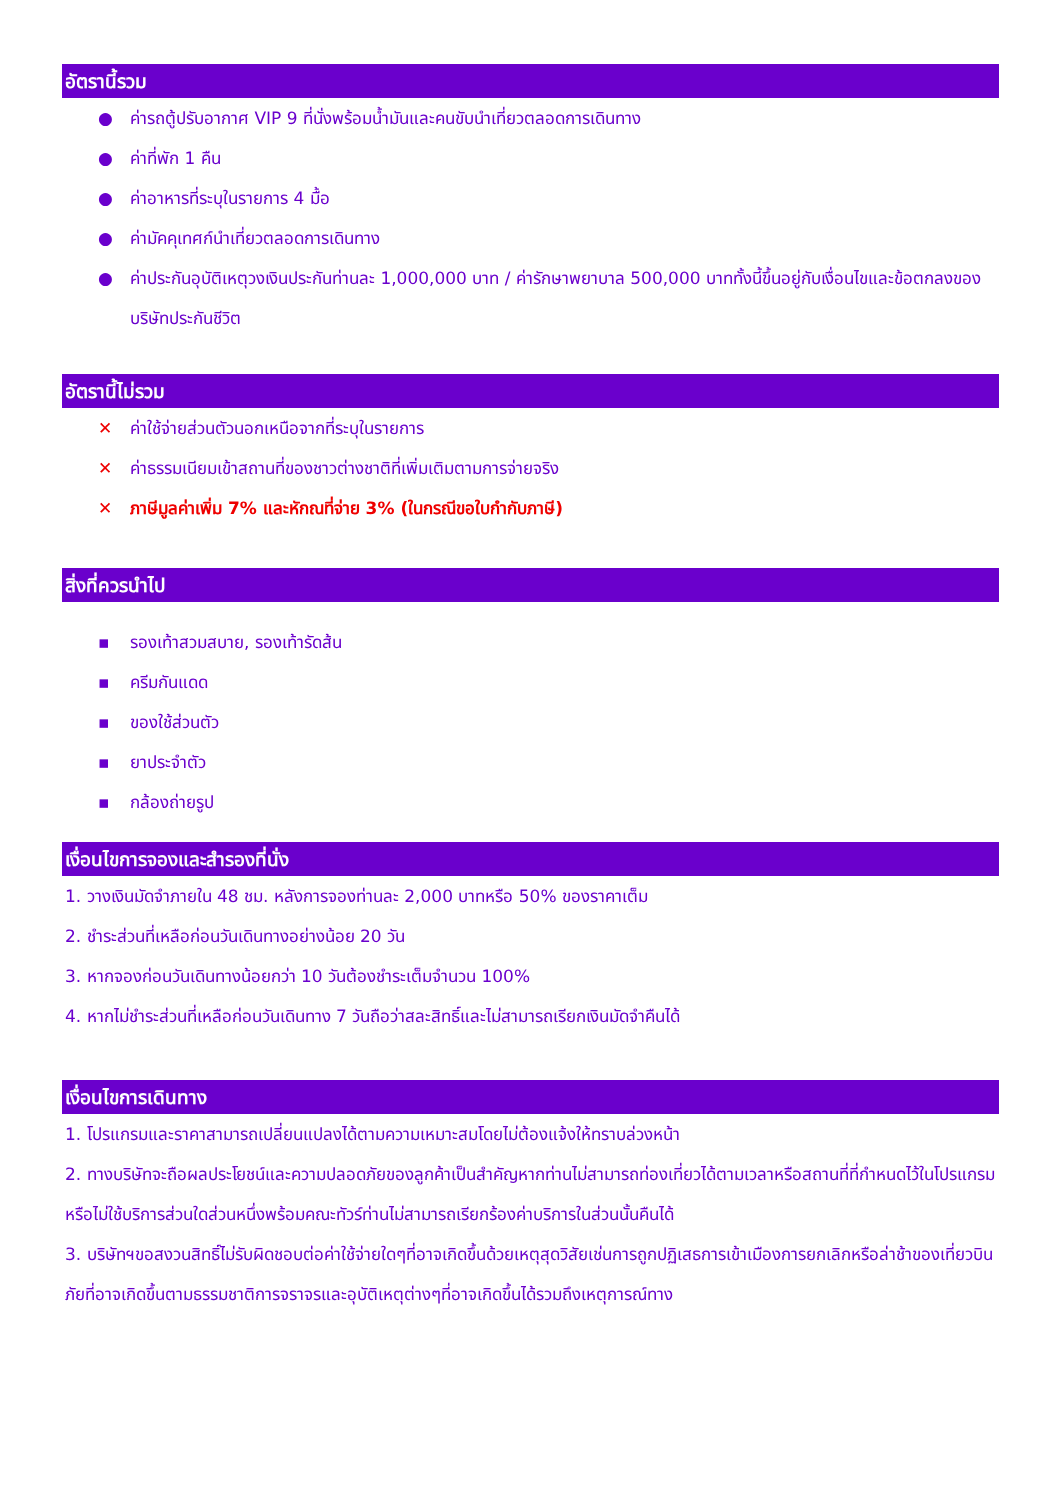อัตรานี้รวม
● ค่ารถตู้ปรับอากาศ VIP 9 ที่นั่งพร้อมน้ำมันและคนขับนำเที่ยวตลอดการเดินทาง
● ค่าที่พัก 1 คืน
● ค่าอาหารที่ระบุในรายการ 4 มื้อ
● ค่ามัคคุเทศก์นำเที่ยวตลอดการเดินทาง
● ค่าประกันอุบัติเหตุวงเงินประกันท่านละ 1,000,000 บาท / ค่ารักษาพยาบาล 500,000 บาททั้งนี้ขึ้นอยู่กับเงื่อนไขและข้อตกลงของบริษัทประกันชีวิต
อัตรานี้ไม่รวม
✕ ค่าใช้จ่ายส่วนตัวนอกเหนือจากที่ระบุในรายการ
✕ ค่าธรรมเนียมเข้าสถานที่ของชาวต่างชาติที่เพิ่มเติมตามการจ่ายจริง
✕ ภาษีมูลค่าเพิ่ม 7% และหักณที่จ่าย 3% (ในกรณีขอใบกำกับภาษี)
สิ่งที่ควรนำไป
▪ รองเท้าสวมสบาย, รองเท้ารัดส้น
▪ ครีมกันแดด
▪ ของใช้ส่วนตัว
▪ ยาประจำตัว
▪ กล้องถ่ายรูป
เงื่อนไขการจองและสำรองที่นั่ง
1. วางเงินมัดจำภายใน 48 ชม. หลังการจองท่านละ 2,000 บาทหรือ 50% ของราคาเต็ม
2. ชำระส่วนที่เหลือก่อนวันเดินทางอย่างน้อย 20 วัน
3. หากจองก่อนวันเดินทางน้อยกว่า 10 วันต้องชำระเต็มจำนวน 100%
4. หากไม่ชำระส่วนที่เหลือก่อนวันเดินทาง 7 วันถือว่าสละสิทธิ์และไม่สามารถเรียกเงินมัดจำคืนได้
เงื่อนไขการเดินทาง
1. โปรแกรมและราคาสามารถเปลี่ยนแปลงได้ตามความเหมาะสมโดยไม่ต้องแจ้งให้ทราบล่วงหน้า
2. ทางบริษัทจะถือผลประโยชน์และความปลอดภัยของลูกค้าเป็นสำคัญหากท่านไม่สามารถท่องเที่ยวได้ตามเวลาหรือสถานที่ที่กำหนดไว้ในโปรแกรมหรือไม่ใช้บริการส่วนใดส่วนหนึ่งพร้อมคณะทัวร์ท่านไม่สามารถเรียกร้องค่าบริการในส่วนนั้นคืนได้
3. บริษัทฯขอสงวนสิทธิ์ไม่รับผิดชอบต่อค่าใช้จ่ายใดๆที่อาจเกิดขึ้นด้วยเหตุสุดวิสัยเช่นการถูกปฏิเสธการเข้าเมืองการยกเลิกหรือล่าช้าของเที่ยวบินภัยที่อาจเกิดขึ้นตามธรรมชาติการจราจรและอุบัติเหตุต่างๆที่อาจเกิดขึ้นได้รวมถึงเหตุการณ์ทาง